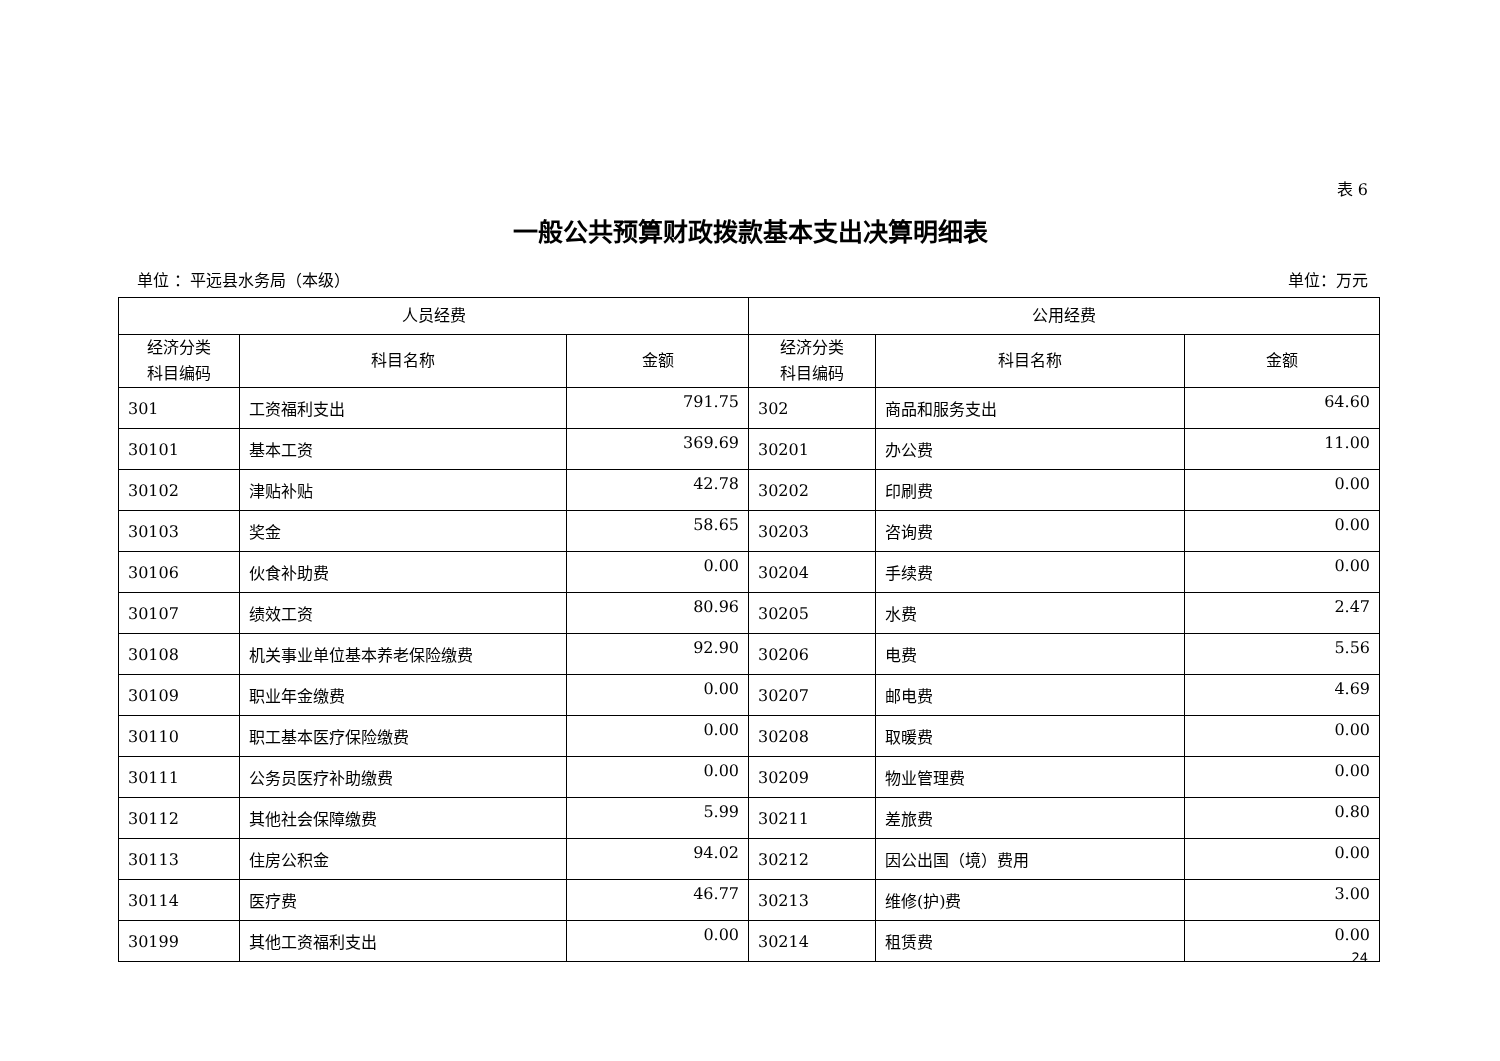表 6
一般公共预算财政拨款基本支出决算明细表
单位 ：平远县水务局（本级） 单位：万元
| 人员经费 | | | 公用经费 | | |
| --- | --- | --- | --- | --- | --- |
| 经济分类 科目编码 | 科目名称 | 金额 | 经济分类 科目编码 | 科目名称 | 金额 |
| 301 | 工资福利支出 | 791.75 | 302 | 商品和服务支出 | 64.60 |
| 30101 | 基本工资 | 369.69 | 30201 | 办公费 | 11.00 |
| 30102 | 津贴补贴 | 42.78 | 30202 | 印刷费 | 0.00 |
| 30103 | 奖金 | 58.65 | 30203 | 咨询费 | 0.00 |
| 30106 | 伙食补助费 | 0.00 | 30204 | 手续费 | 0.00 |
| 30107 | 绩效工资 | 80.96 | 30205 | 水费 | 2.47 |
| 30108 | 机关事业单位基本养老保险缴费 | 92.90 | 30206 | 电费 | 5.56 |
| 30109 | 职业年金缴费 | 0.00 | 30207 | 邮电费 | 4.69 |
| 30110 | 职工基本医疗保险缴费 | 0.00 | 30208 | 取暖费 | 0.00 |
| 30111 | 公务员医疗补助缴费 | 0.00 | 30209 | 物业管理费 | 0.00 |
| 30112 | 其他社会保障缴费 | 5.99 | 30211 | 差旅费 | 0.80 |
| 30113 | 住房公积金 | 94.02 | 30212 | 因公出国（境）费用 | 0.00 |
| 30114 | 医疗费 | 46.77 | 30213 | 维修(护)费 | 3.00 |
| 30199 | 其他工资福利支出 | 0.00 | 30214 | 租赁费 | 0.00 |
24